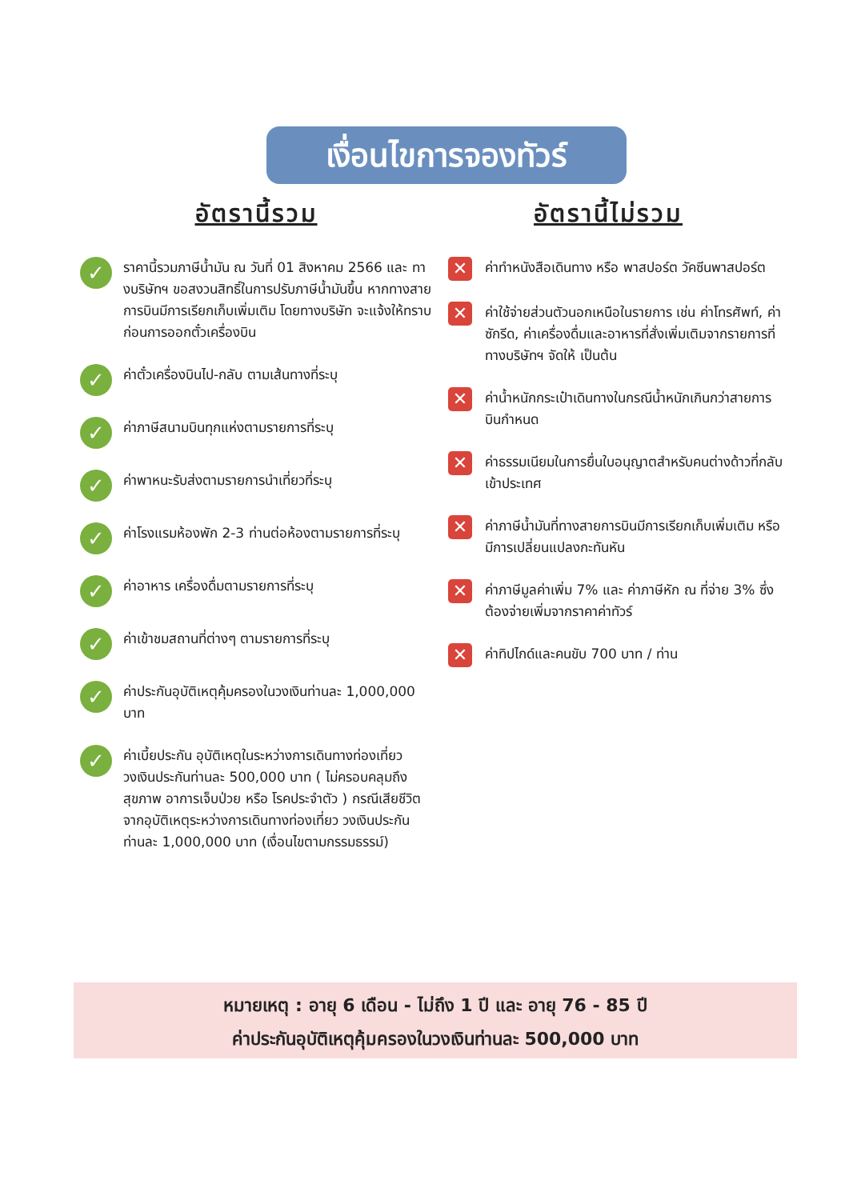เงื่อนไขการจองทัวร์
อัตรานี้รวม
✓ ราคานี้รวมภาษีน้ำมัน ณ วันที่ 01 สิงหาคม 2566 และ ทางบริษัทฯ ขอสงวนสิทธิ์ในการปรับภาษีน้ำมันขึ้น หากทางสายการบินมีการเรียกเก็บเพิ่มเติม โดยทางบริษัท จะแจ้งให้ทราบก่อนการออกตั๋วเครื่องบิน
✓ ค่าตั๋วเครื่องบินไป-กลับ ตามเส้นทางที่ระบุ
✓ ค่าภาษีสนามบินทุกแห่งตามรายการที่ระบุ
✓ ค่าพาหนะรับส่งตามรายการนำเที่ยวที่ระบุ
✓ ค่าโรงแรมห้องพัก 2-3 ท่านต่อห้องตามรายการที่ระบุ
✓ ค่าอาหาร เครื่องดื่มตามรายการที่ระบุ
✓ ค่าเข้าชมสถานที่ต่างๆ ตามรายการที่ระบุ
✓ ค่าประกันอุบัติเหตุคุ้มครองในวงเงินท่านละ 1,000,000 บาท
✓ ค่าเบี้ยประกัน อุบัติเหตุในระหว่างการเดินทางท่องเที่ยว วงเงินประกันท่านละ 500,000 บาท ( ไม่ครอบคลุมถึง สุขภาพ อาการเจ็บป่วย หรือ โรคประจำตัว ) กรณีเสียชีวิต จากอุบัติเหตุระหว่างการเดินทางท่องเที่ยว วงเงินประกัน ท่านละ 1,000,000 บาท (เงื่อนไขตามกรรมธรรม์)
อัตรานี้ไม่รวม
✕ ค่าทำหนังสือเดินทาง หรือ พาสปอร์ต วัคซีนพาสปอร์ต
✕ ค่าใช้จ่ายส่วนตัวนอกเหนือในรายการ เช่น ค่าโทรศัพท์, ค่าซักรีด, ค่าเครื่องดื่มและอาหารที่สั่งเพิ่มเติมจากรายการที่ทางบริษัทฯ จัดให้ เป็นต้น
✕ ค่าน้ำหนักกระเป๋าเดินทางในกรณีน้ำหนักเกินกว่าสายการบินกำหนด
✕ ค่าธรรมเนียมในการยื่นใบอนุญาตสำหรับคนต่างด้าวที่กลับเข้าประเทศ
✕ ค่าภาษีน้ำมันที่ทางสายการบินมีการเรียกเก็บเพิ่มเติม หรือมีการเปลี่ยนแปลงกะทันหัน
✕ ค่าภาษีมูลค่าเพิ่ม 7% และ ค่าภาษีหัก ณ ที่จ่าย 3% ซึ่งต้องจ่ายเพิ่มจากราคาค่าทัวร์
✕ ค่าทิปไกด์และคนขับ 700 บาท / ท่าน
หมายเหตุ : อายุ 6 เดือน - ไม่ถึง 1 ปี และ อายุ 76 - 85 ปี
ค่าประกันอุบัติเหตุคุ้มครองในวงเงินท่านละ 500,000 บาท